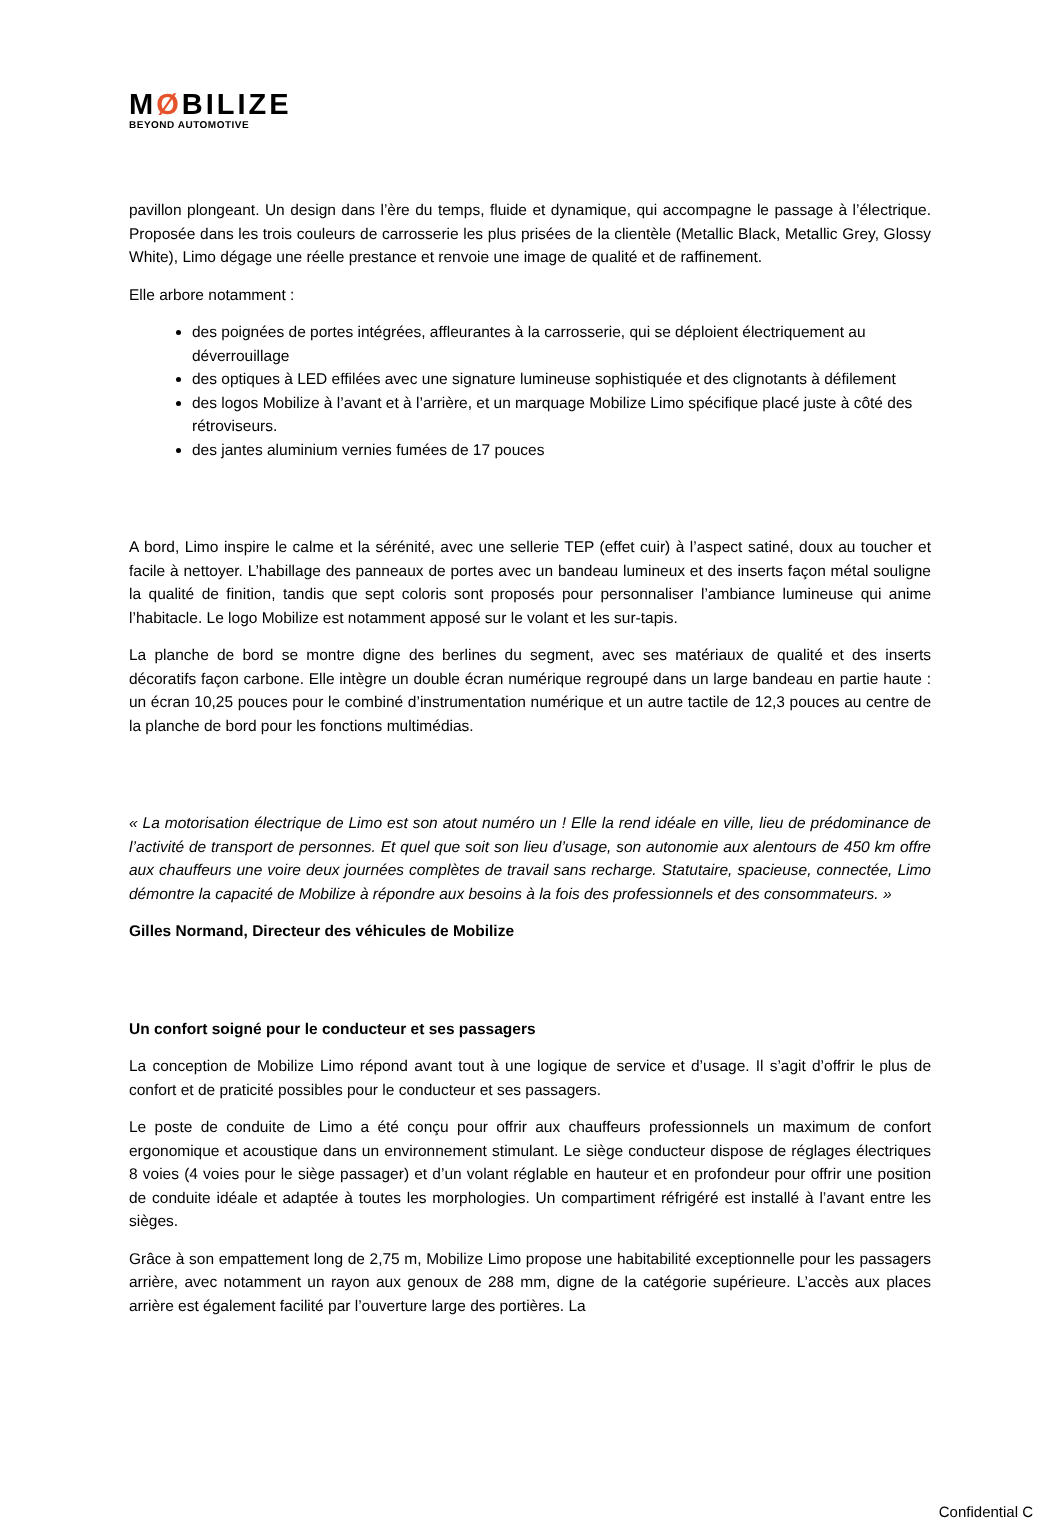MØBILIZE
BEYOND AUTOMOTIVE
pavillon plongeant. Un design dans l’ère du temps, fluide et dynamique, qui accompagne le passage à l’électrique. Proposée dans les trois couleurs de carrosserie les plus prisées de la clientèle (Metallic Black, Metallic Grey, Glossy White), Limo dégage une réelle prestance et renvoie une image de qualité et de raffinement.
Elle arbore notamment :
des poignées de portes intégrées, affleurantes à la carrosserie, qui se déploient électriquement au déverrouillage
des optiques à LED effilées avec une signature lumineuse sophistiquée et des clignotants à défilement
des logos Mobilize à l’avant et à l’arrière, et un marquage Mobilize Limo spécifique placé juste à côté des rétroviseurs.
des jantes aluminium vernies fumées de 17 pouces
A bord, Limo inspire le calme et la sérénité, avec une sellerie TEP (effet cuir) à l’aspect satiné, doux au toucher et facile à nettoyer. L’habillage des panneaux de portes avec un bandeau lumineux et des inserts façon métal souligne la qualité de finition, tandis que sept coloris sont proposés pour personnaliser l’ambiance lumineuse qui anime l’habitacle. Le logo Mobilize est notamment apposé sur le volant et les sur-tapis.
La planche de bord se montre digne des berlines du segment, avec ses matériaux de qualité et des inserts décoratifs façon carbone. Elle intègre un double écran numérique regroupé dans un large bandeau en partie haute : un écran 10,25 pouces pour le combiné d’instrumentation numérique et un autre tactile de 12,3 pouces au centre de la planche de bord pour les fonctions multimédias.
« La motorisation électrique de Limo est son atout numéro un ! Elle la rend idéale en ville, lieu de prédominance de l’activité de transport de personnes. Et quel que soit son lieu d’usage, son autonomie aux alentours de 450 km offre aux chauffeurs une voire deux journées complètes de travail sans recharge. Statutaire, spacieuse, connectée, Limo démontre la capacité de Mobilize à répondre aux besoins à la fois des professionnels et des consommateurs. »
Gilles Normand, Directeur des véhicules de Mobilize
Un confort soigné pour le conducteur et ses passagers
La conception de Mobilize Limo répond avant tout à une logique de service et d’usage. Il s’agit d’offrir le plus de confort et de praticité possibles pour le conducteur et ses passagers.
Le poste de conduite de Limo a été conçu pour offrir aux chauffeurs professionnels un maximum de confort ergonomique et acoustique dans un environnement stimulant. Le siège conducteur dispose de réglages électriques 8 voies (4 voies pour le siège passager) et d’un volant réglable en hauteur et en profondeur pour offrir une position de conduite idéale et adaptée à toutes les morphologies. Un compartiment réfrigéré est installé à l’avant entre les sièges.
Grâce à son empattement long de 2,75 m, Mobilize Limo propose une habitabilité exceptionnelle pour les passagers arrière, avec notamment un rayon aux genoux de 288 mm, digne de la catégorie supérieure. L’accès aux places arrière est également facilité par l’ouverture large des portières. La
Confidential C